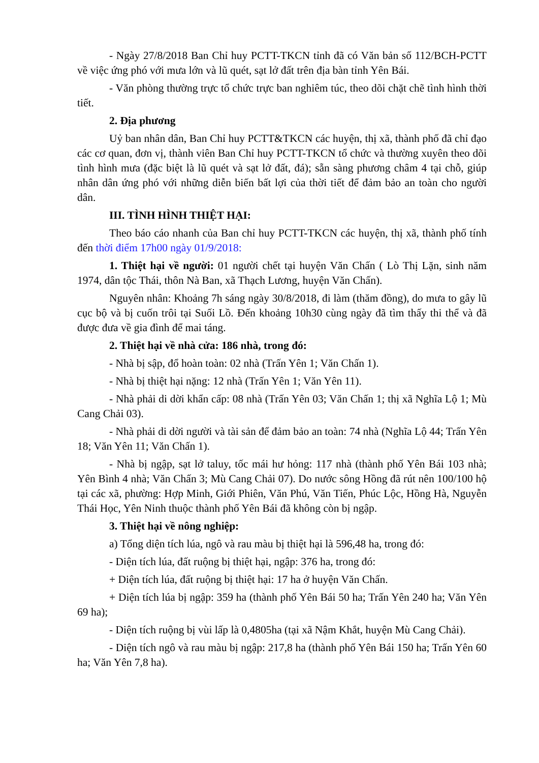- Ngày 27/8/2018 Ban Chỉ huy PCTT-TKCN tỉnh đã có Văn bản số 112/BCH-PCTT về việc ứng phó với mưa lớn và lũ quét, sạt lở đất trên địa bàn tỉnh Yên Bái.
- Văn phòng thường trực tổ chức trực ban nghiêm túc, theo dõi chặt chẽ tình hình thời tiết.
2. Địa phương
Uỷ ban nhân dân, Ban Chỉ huy PCTT&TKCN các huyện, thị xã, thành phố đã chỉ đạo các cơ quan, đơn vị, thành viên Ban Chỉ huy PCTT-TKCN tổ chức và thường xuyên theo dõi tình hình mưa (đặc biệt là lũ quét và sạt lở đất, đá); sẵn sàng phương châm 4 tại chỗ, giúp nhân dân ứng phó với những diễn biến bất lợi của thời tiết để đảm bảo an toàn cho người dân.
III. TÌNH HÌNH THIỆT HẠI:
Theo báo cáo nhanh của Ban chỉ huy PCTT-TKCN các huyện, thị xã, thành phố tính đến thời điểm 17h00 ngày 01/9/2018:
1. Thiệt hại về người: 01 người chết tại huyện Văn Chấn ( Lò Thị Lặn, sinh năm 1974, dân tộc Thái, thôn Nà Ban, xã Thạch Lương, huyện Văn Chấn).
Nguyên nhân: Khoảng 7h sáng ngày 30/8/2018, đi làm (thăm đồng), do mưa to gây lũ cục bộ và bị cuốn trôi tại Suối Lồ. Đến khoảng 10h30 cùng ngày đã tìm thấy thi thể và đã được đưa về gia đình để mai táng.
2. Thiệt hại về nhà cửa: 186 nhà, trong đó:
- Nhà bị sập, đổ hoàn toàn: 02 nhà (Trấn Yên 1; Văn Chấn 1).
- Nhà bị thiệt hại nặng: 12 nhà (Trấn Yên 1; Văn Yên 11).
- Nhà phải di dời khẩn cấp: 08 nhà (Trấn Yên 03; Văn Chấn 1; thị xã Nghĩa Lộ 1; Mù Cang Chải 03).
- Nhà phải di dời người và tài sản để đảm bảo an toàn: 74 nhà (Nghĩa Lộ 44; Trấn Yên 18; Văn Yên 11; Văn Chấn 1).
- Nhà bị ngập, sạt lở taluy, tốc mái hư hỏng: 117 nhà (thành phố Yên Bái 103 nhà; Yên Bình 4 nhà; Văn Chấn 3; Mù Cang Chải 07). Do nước sông Hồng đã rút nên 100/100 hộ tại các xã, phường: Hợp Minh, Giới Phiên, Văn Phú, Văn Tiến, Phúc Lộc, Hồng Hà, Nguyễn Thái Học, Yên Ninh thuộc thành phố Yên Bái đã không còn bị ngập.
3. Thiệt hại về nông nghiệp:
a) Tổng diện tích lúa, ngô và rau màu bị thiệt hại là 596,48 ha, trong đó:
- Diện tích lúa, đất ruộng bị thiệt hại, ngập: 376 ha, trong đó:
+ Diện tích lúa, đất ruộng bị thiệt hại: 17 ha ở huyện Văn Chấn.
+ Diện tích lúa bị ngập: 359 ha (thành phố Yên Bái 50 ha; Trấn Yên 240 ha; Văn Yên 69 ha);
- Diện tích ruộng bị vùi lấp là 0,4805ha (tại xã Nậm Khắt, huyện Mù Cang Chải).
- Diện tích ngô và rau màu bị ngập: 217,8 ha (thành phố Yên Bái 150 ha; Trấn Yên 60 ha; Văn Yên 7,8 ha).